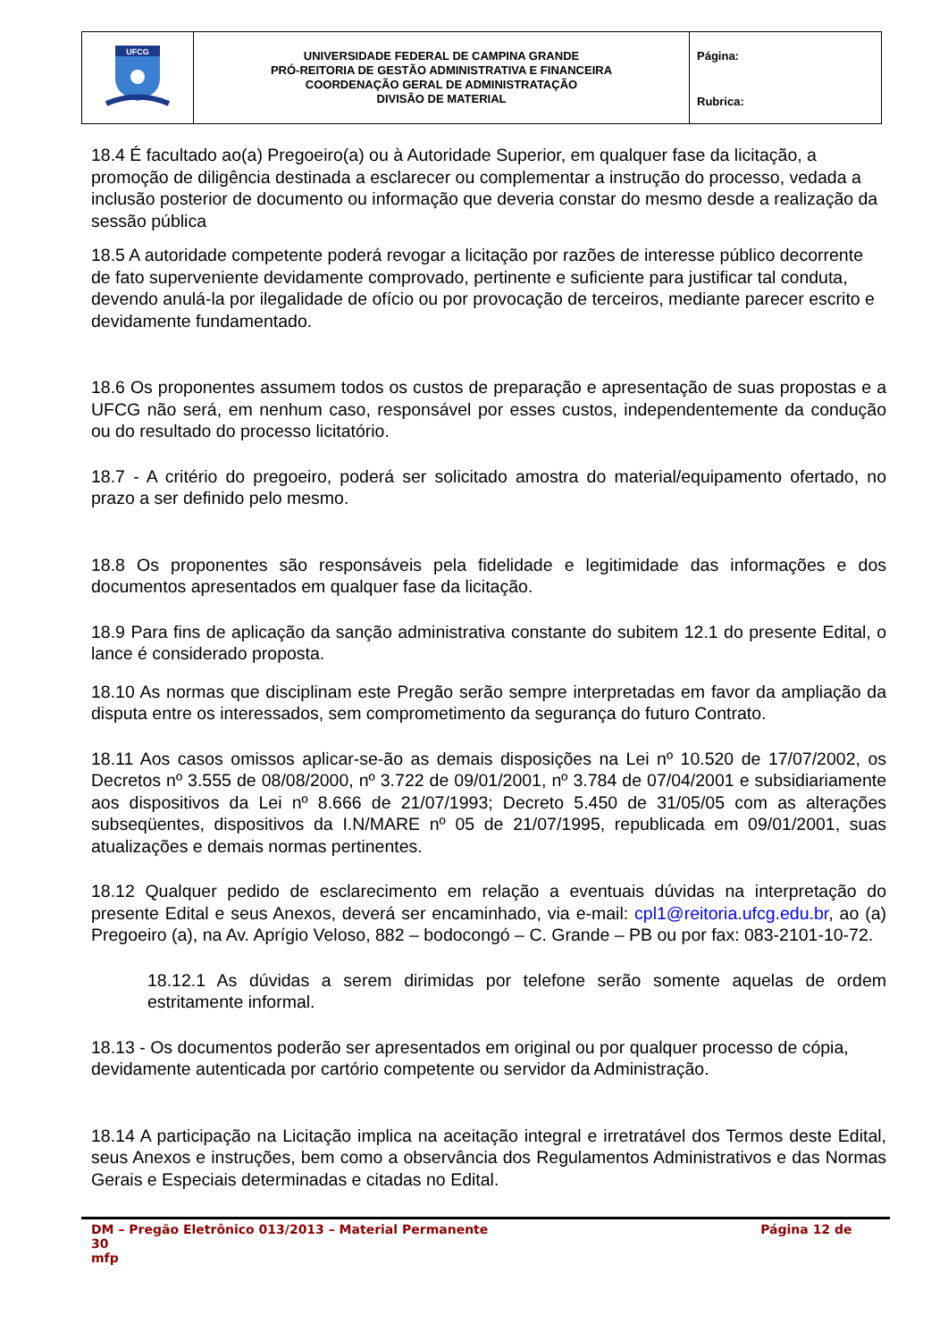| UFCG | UNIVERSIDADE FEDERAL DE CAMPINA GRANDE PRÓ-REITORIA DE GESTÃO ADMINISTRATIVA E FINANCEIRA COORDENAÇÃO GERAL DE ADMINISTRATAÇÃO DIVISÃO DE MATERIAL | Página: Rubrica: |
18.4 É facultado ao(a) Pregoeiro(a) ou à Autoridade Superior, em qualquer fase da licitação, a promoção de diligência destinada a esclarecer ou complementar a instrução do processo, vedada a inclusão posterior de documento ou informação que deveria constar do mesmo desde a realização da sessão pública
18.5 A autoridade competente poderá revogar a licitação por razões de interesse público decorrente de fato superveniente devidamente comprovado, pertinente e suficiente para justificar tal conduta, devendo anulá-la por ilegalidade de ofício ou por provocação de terceiros, mediante parecer escrito e devidamente fundamentado.
18.6 Os proponentes assumem todos os custos de preparação e apresentação de suas propostas e a UFCG não será, em nenhum caso, responsável por esses custos, independentemente da condução ou do resultado do processo licitatório.
18.7 - A critério do pregoeiro, poderá ser solicitado amostra do material/equipamento ofertado, no prazo a ser definido pelo mesmo.
18.8 Os proponentes são responsáveis pela fidelidade e legitimidade das informações e dos documentos apresentados em qualquer fase da licitação.
18.9 Para fins de aplicação da sanção administrativa constante do subitem 12.1 do presente Edital, o lance é considerado proposta.
18.10 As normas que disciplinam este Pregão serão sempre interpretadas em favor da ampliação da disputa entre os interessados, sem comprometimento da segurança do futuro Contrato.
18.11 Aos casos omissos aplicar-se-ão as demais disposições na Lei nº 10.520 de 17/07/2002, os Decretos nº 3.555 de 08/08/2000, nº 3.722 de 09/01/2001, nº 3.784 de 07/04/2001 e subsidiariamente aos dispositivos da Lei nº 8.666 de 21/07/1993; Decreto 5.450 de 31/05/05 com as alterações subseqüentes, dispositivos da I.N/MARE nº 05 de 21/07/1995, republicada em 09/01/2001, suas atualizações e demais normas pertinentes.
18.12 Qualquer pedido de esclarecimento em relação a eventuais dúvidas na interpretação do presente Edital e seus Anexos, deverá ser encaminhado, via e-mail: cpl1@reitoria.ufcg.edu.br, ao (a) Pregoeiro (a), na Av. Aprígio Veloso, 882 – bodocongó – C. Grande – PB ou por fax: 083-2101-10-72.
18.12.1 As dúvidas a serem dirimidas por telefone serão somente aquelas de ordem estritamente informal.
18.13 - Os documentos poderão ser apresentados em original ou por qualquer processo de cópia, devidamente autenticada por cartório competente ou servidor da Administração.
18.14 A participação na Licitação implica na aceitação integral e irretratável dos Termos deste Edital, seus Anexos e instruções, bem como a observância dos Regulamentos Administrativos e das Normas Gerais e Especiais determinadas e citadas no Edital.
DM – Pregão Eletrônico 013/2013 – Material Permanente Página 12 de
30
mfp